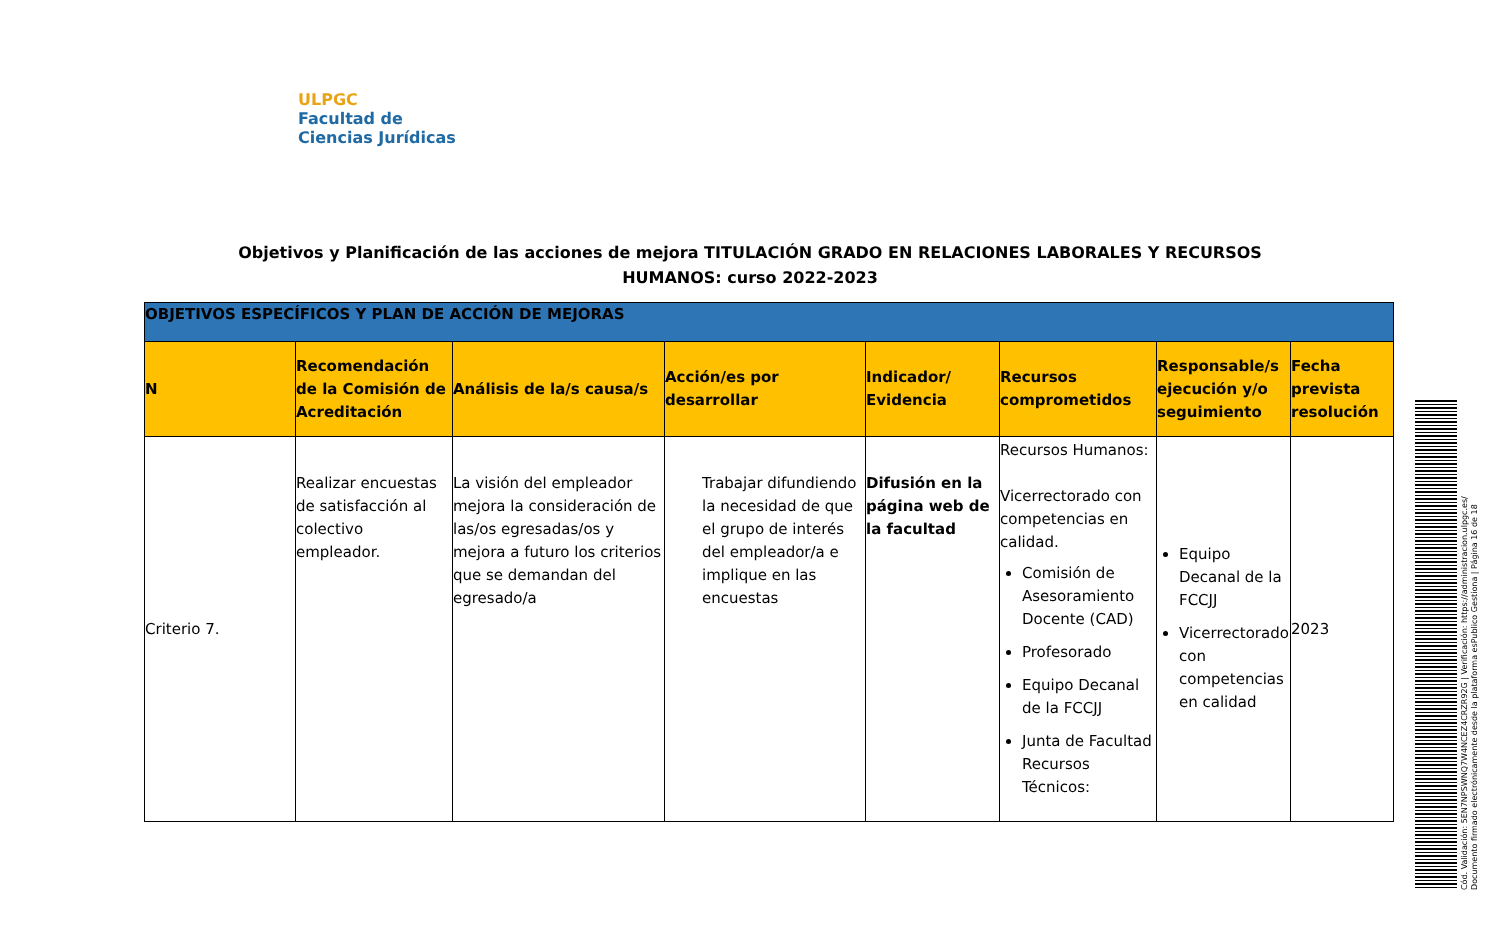ULPGC
Facultad de
Ciencias Jurídicas
Objetivos y Planificación de las acciones de mejora TITULACIÓN GRADO EN RELACIONES LABORALES Y RECURSOS HUMANOS: curso 2022-2023
| OBJETIVOS ESPECÍFICOS Y PLAN DE ACCIÓN DE MEJORAS | | | | | | | |
| N | Recomendación de la Comisión de Acreditación | Análisis de la/s causa/s | Acción/es por desarrollar | Indicador/ Evidencia | Recursos comprometidos | Responsable/s ejecución y/o seguimiento | Fecha prevista resolución |
| Criterio 7. | Realizar encuestas de satisfacción al colectivo empleador. | La visión del empleador mejora la consideración de las/os egresadas/os y mejora a futuro los criterios que se demandan del egresado/a | Trabajar difundiendo la necesidad de que el grupo de interés del empleador/a e implique en las encuestas | Difusión en la página web de la facultad | Recursos Humanos: Vicerrectorado con competencias en calidad. Comisión de Asesoramiento Docente (CAD) Profesorado Equipo Decanal de la FCCJJ Junta de Facultad Recursos Técnicos: | Equipo Decanal de la FCCJJ Vicerrectorado con competencias en calidad | 2023 |
Cód. Validación: 5EN7NPSWNQ7W4NCEZ4CRZR92G | Verificación: https://administracion.ulpgc.es/
Documento firmado electrónicamente desde la plataforma esPublico Gestiona | Página 16 de 18